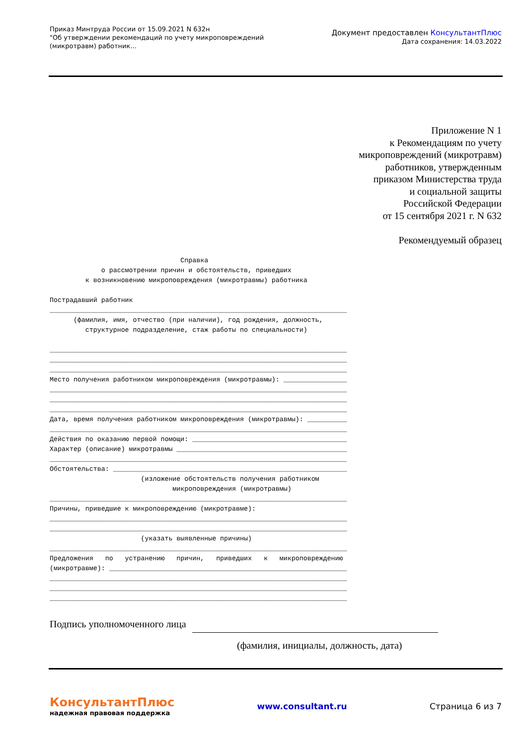Приказ Минтруда России от 15.09.2021 N 632н
"Об утверждении рекомендаций по учету микроповреждений
(микротравм) работник...
Документ предоставлен КонсультантПлюс
Дата сохранения: 14.03.2022
Приложение N 1
к Рекомендациям по учету
микроповреждений (микротравм)
работников, утвержденным
приказом Министерства труда
и социальной защиты
Российской Федерации
от 15 сентября 2021 г. N 632
Рекомендуемый образец
                                 Справка
             о рассмотрении причин и обстоятельств, приведших
         к возникновению микроповреждения (микротравмы) работника

Пострадавший работник
___________________________________________________________________________
      (фамилия, имя, отчество (при наличии), год рождения, должность,
         структурное подразделение, стаж работы по специальности)

___________________________________________________________________________
___________________________________________________________________________
___________________________________________________________________________
Место получения работником микроповреждения (микротравмы): ________________
___________________________________________________________________________
___________________________________________________________________________
___________________________________________________________________________
Дата, время получения работником микроповреждения (микротравмы): __________
___________________________________________________________________________
Действия по оказанию первой помощи: _______________________________________
Характер (описание) микротравмы ___________________________________________
___________________________________________________________________________
Обстоятельства: ___________________________________________________________
                       (изложение обстоятельств получения работником
                               микроповреждения (микротравмы)
___________________________________________________________________________
Причины, приведшие к микроповреждению (микротравме):
___________________________________________________________________________
___________________________________________________________________________
                       (указать выявленные причины)
___________________________________________________________________________
Предложения   по   устранению   причин,   приведших   к   микроповреждению
(микротравме): ____________________________________________________________
___________________________________________________________________________
___________________________________________________________________________
___________________________________________________________________________
Подпись уполномоченного лица
(фамилия, инициалы, должность, дата)
КонсультантПлюс
надежная правовая поддержка
www.consultant.ru Страница 6 из 7